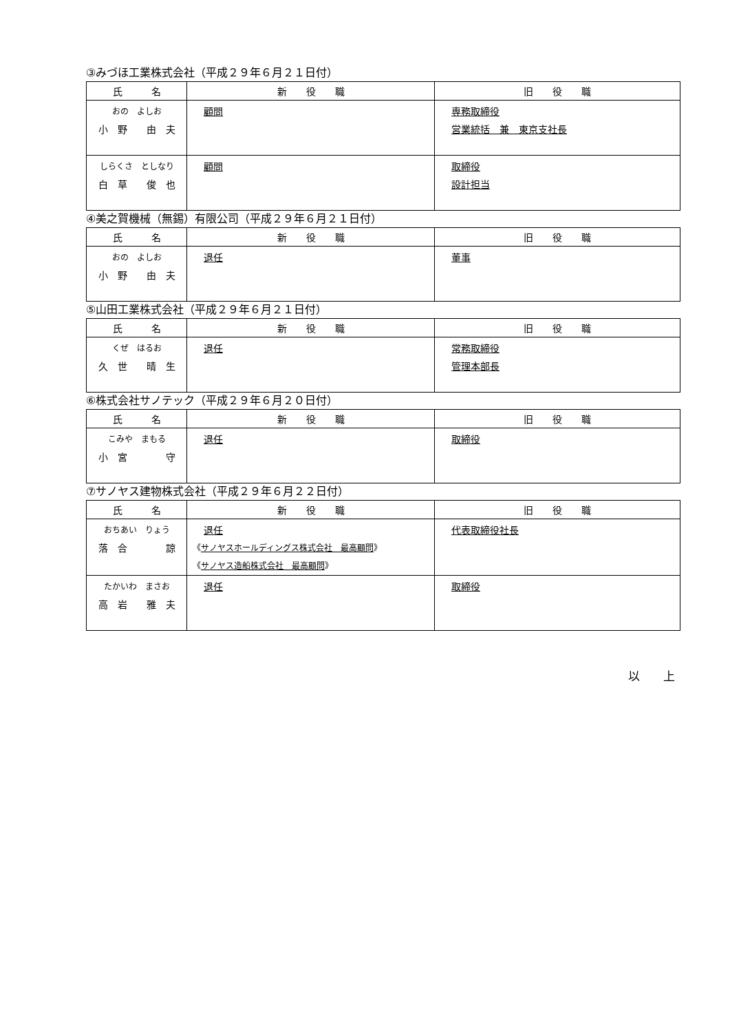③みづほ工業株式会社（平成２９年６月２１日付）
| 氏 名 | 新 役 職 | 旧 役 職 |
| --- | --- | --- |
| おの よしお 小 野 由 夫 | 顧問 | 専務取締役 営業統括 兼 東京支社長 |
| しらくさ としなり 白 草 俊 也 | 顧問 | 取締役 設計担当 |
④美之賀機械（無錫）有限公司（平成２９年６月２１日付）
| 氏 名 | 新 役 職 | 旧 役 職 |
| --- | --- | --- |
| おの よしお 小 野 由 夫 | 退任 | 董事 |
⑤山田工業株式会社（平成２９年６月２１日付）
| 氏 名 | 新 役 職 | 旧 役 職 |
| --- | --- | --- |
| くぜ はるお 久 世 晴 生 | 退任 | 常務取締役 管理本部長 |
⑥株式会社サノテック（平成２９年６月２０日付）
| 氏 名 | 新 役 職 | 旧 役 職 |
| --- | --- | --- |
| こみや まもる 小 宮 守 | 退任 | 取締役 |
⑦サノヤス建物株式会社（平成２９年６月２２日付）
| 氏 名 | 新 役 職 | 旧 役 職 |
| --- | --- | --- |
| おちあい りょう 落 合 諒 | 退任 《 サノヤスホールディングス株式会社 最高顧問 》 《 サノヤス造船株式会社 最高顧問 》 | 代表取締役社長 |
| たかいわ まさお 高 岩 雅 夫 | 退任 | 取締役 |
以　　上